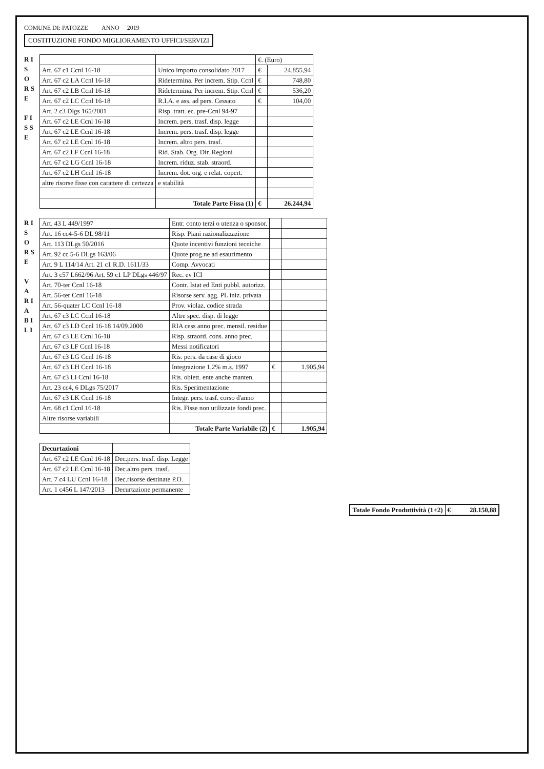COMUNE DI: PATOZZE ANNO 2019
COSTITUZIONE FONDO MIGLIORAMENTO UFFICI/SERVIZI
R I S O R S E
F I S S E
| | | €. (Euro) | |
| Art. 67 c1 Ccnl 16-18 | Unico importo consolidato 2017 | € | 24.855,94 |
| Art. 67 c2 LA Ccnl 16-18 | Ridetermina. Per increm. Stip. Ccnl | € | 748,80 |
| Art. 67 c2 LB Ccnl 16-18 | Ridetermina. Per increm. Stip. Ccnl | € | 536,20 |
| Art. 67 c2 LC Ccnl 16-18 | R.I.A. e ass. ad pers. Cessato | € | 104,00 |
| Art. 2 c3 Dlgs 165/2001 | Risp. tratt. ec. pre-Ccnl 94-97 | | |
| Art. 67 c2 LE Ccnl 16-18 | Increm. pers. trasf. disp. legge | | |
| Art. 67 c2 LE Ccnl 16-18 | Increm. pers. trasf. disp. legge | | |
| Art. 67 c2 LE Ccnl 16-18 | Increm. altro pers. trasf. | | |
| Art. 67 c2 LF Ccnl 16-18 | Rid. Stab. Org. Dir. Regioni | | |
| Art. 67 c2 LG Ccnl 16-18 | Increm. riduz. stab. straord. | | |
| Art. 67 c2 LH Ccnl 16-18 | Increm. dot. org. e relat. copert. | | |
| altre risorse fisse con carattere di certezza | e stabilità | | |
| | Totale Parte Fissa (1) | € | 26.244,94 |
R I S O R S E
V A R I A B I L I
| Art. 43 L 449/1997 | Entr. conto terzi o utenza o sponsor. | | |
| Art. 16 cc4-5-6 DL 98/11 | Risp. Piani razionalizzazione | | |
| Art. 113 DLgs 50/2016 | Quote incentivi funzioni tecniche | | |
| Art. 92 cc 5-6 DLgs 163/06 | Quote prog.ne ad esaurimento | | |
| Art. 9 L 114/14 Art. 21 c1 R.D. 1611/33 | Comp. Avvocati | | |
| Art. 3 c57 L662/96 Art. 59 c1 LP DLgs 446/97 | Rec. ev ICI | | |
| Art. 70-ter Ccnl 16-18 | Contr. Istat ed Enti pubbl. autorizz. | | |
| Art. 56-ter Ccnl 16-18 | Risorse serv. agg. PL iniz. privata | | |
| Art. 56-quater LC Ccnl 16-18 | Prov. violaz. codice strada | | |
| Art. 67 c3 LC Ccnl 16-18 | Altre spec. disp. di legge | | |
| Art. 67 c3 LD Ccnl 16-18 14/09.2000 | RIA cess anno prec. mensil. residue | | |
| Art. 67 c3 LE Ccnl 16-18 | Risp. straord. cons. anno prec. | | |
| Art. 67 c3 LF Ccnl 16-18 | Messi notificatori | | |
| Art. 67 c3 LG Ccnl 16-18 | Ris. pers. da case di gioco | | |
| Art. 67 c3 LH Ccnl 16-18 | Integrazione 1,2% m.s. 1997 | € | 1.905,94 |
| Art. 67 c3 LI Ccnl 16-18 | Ris. obiett. ente anche manten. | | |
| Art. 23 cc4, 6 DLgs 75/2017 | Ris. Sperimentazione | | |
| Art. 67 c3 LK Ccnl 16-18 | Integr. pers. trasf. corso d'anno | | |
| Art. 68 c1 Ccnl 16-18 | Ris. Fisse non utilizzate fondi prec. | | |
| Altre risorse variabili | | | |
| | Totale Parte Variabile (2) | € | 1.905,94 |
| Decurtazioni | |
| Art. 67 c2 LE Ccnl 16-18 | Dec.pers. trasf. disp. Legge |
| Art. 67 c2 LE Ccnl 16-18 | Dec.altro pers. trasf. |
| Art. 7 c4 LU Ccnl 16-18 | Dec.risorse destinate P.O. |
| Art. 1 c456 L 147/2013 | Decurtazione permanente |
| Totale Fondo Produttività (1+2) | € | 28.150,88 |